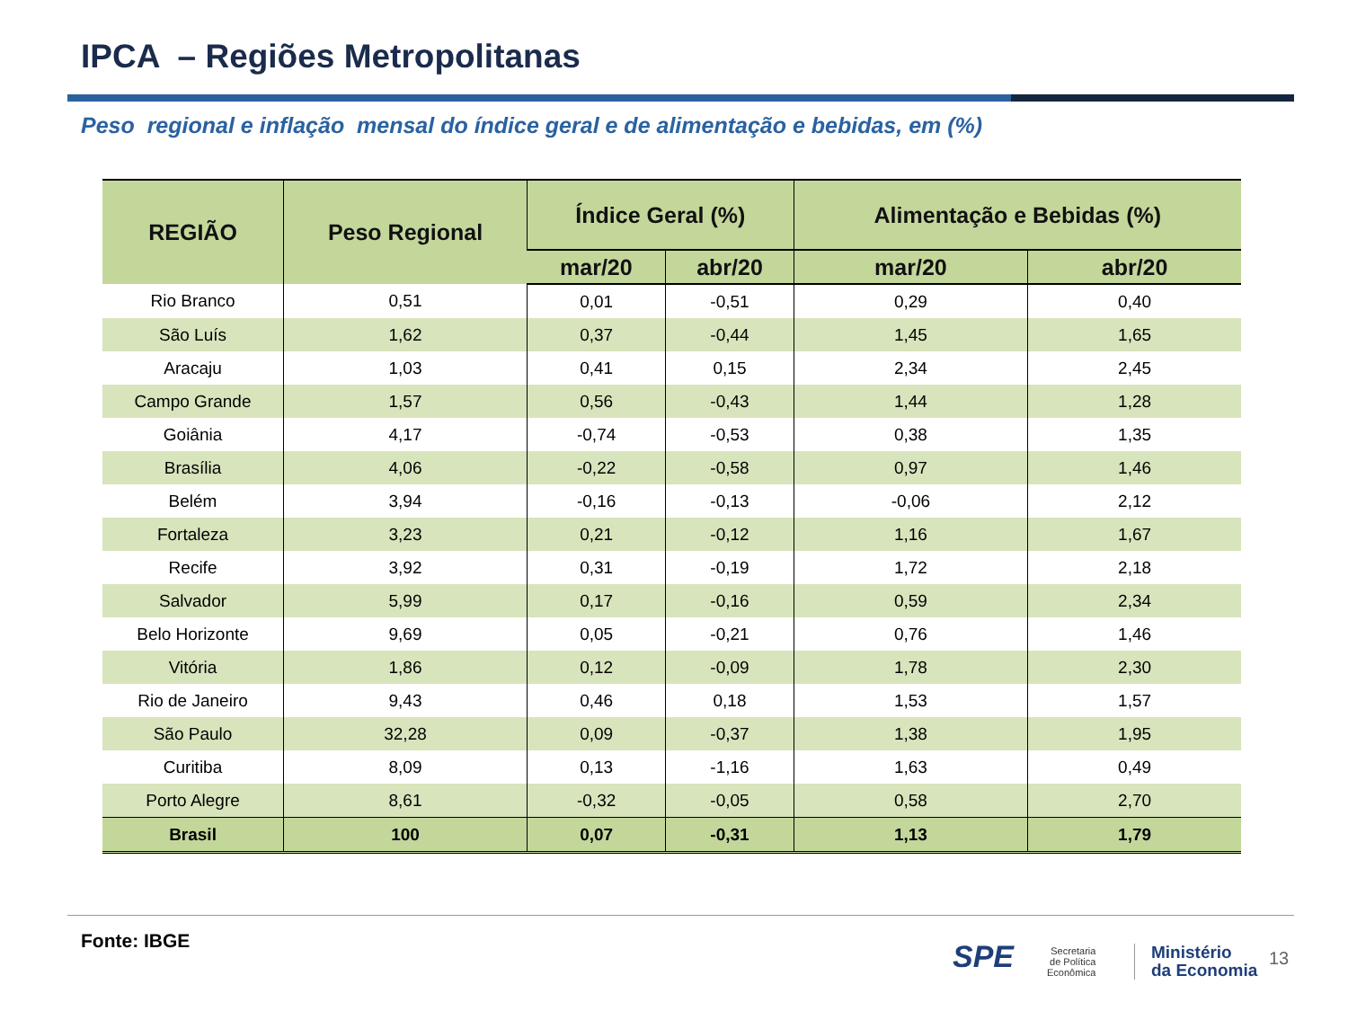IPCA – Regiões Metropolitanas
Peso regional e inflação mensal do índice geral e de alimentação e bebidas, em (%)
| REGIÃO | Peso Regional | Índice Geral (%) | | Alimentação e Bebidas (%) | |
| --- | --- | --- | --- | --- | --- |
| | | mar/20 | abr/20 | mar/20 | abr/20 |
| Rio Branco | 0,51 | 0,01 | -0,51 | 0,29 | 0,40 |
| São Luís | 1,62 | 0,37 | -0,44 | 1,45 | 1,65 |
| Aracaju | 1,03 | 0,41 | 0,15 | 2,34 | 2,45 |
| Campo Grande | 1,57 | 0,56 | -0,43 | 1,44 | 1,28 |
| Goiânia | 4,17 | -0,74 | -0,53 | 0,38 | 1,35 |
| Brasília | 4,06 | -0,22 | -0,58 | 0,97 | 1,46 |
| Belém | 3,94 | -0,16 | -0,13 | -0,06 | 2,12 |
| Fortaleza | 3,23 | 0,21 | -0,12 | 1,16 | 1,67 |
| Recife | 3,92 | 0,31 | -0,19 | 1,72 | 2,18 |
| Salvador | 5,99 | 0,17 | -0,16 | 0,59 | 2,34 |
| Belo Horizonte | 9,69 | 0,05 | -0,21 | 0,76 | 1,46 |
| Vitória | 1,86 | 0,12 | -0,09 | 1,78 | 2,30 |
| Rio de Janeiro | 9,43 | 0,46 | 0,18 | 1,53 | 1,57 |
| São Paulo | 32,28 | 0,09 | -0,37 | 1,38 | 1,95 |
| Curitiba | 8,09 | 0,13 | -1,16 | 1,63 | 0,49 |
| Porto Alegre | 8,61 | -0,32 | -0,05 | 0,58 | 2,70 |
| Brasil | 100 | 0,07 | -0,31 | 1,13 | 1,79 |
Fonte: IBGE SPE
Secretaria
de Política
Econômica
Ministério
da Economia
13